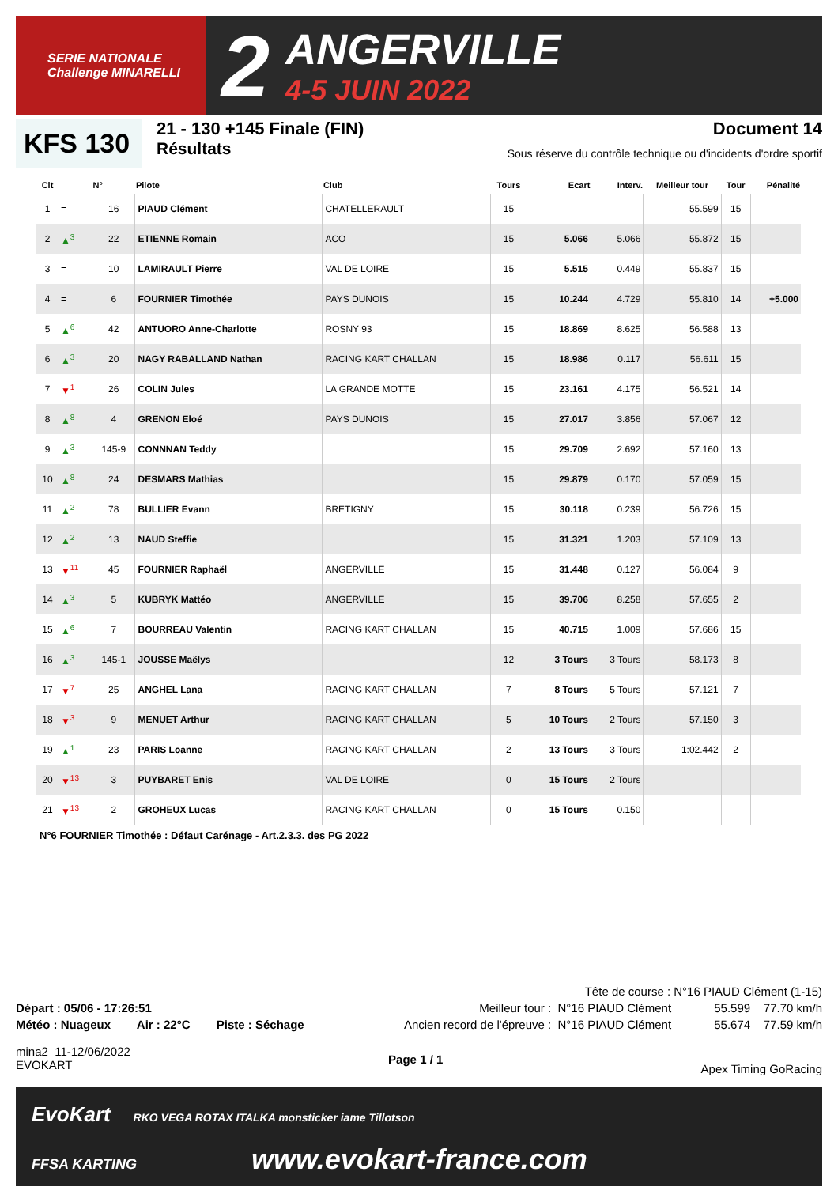SERIE NATIONALE
Challenge MINARELLI
2
ANGERVILLE
4-5 JUIN 2022
KFS 130
21 - 130 +145 Finale (FIN)
Résultats
Document 14
Sous réserve du contrôle technique ou d'incidents d'ordre sportif
| Clt | | N° | Pilote | Club | Tours | Ecart | Interv. | Meilleur tour | Tour | Pénalité |
| --- | --- | --- | --- | --- | --- | --- | --- | --- | --- | --- |
| 1 | = | 16 | PIAUD Clément | CHATELLERAULT | 15 | | | 55.599 | 15 | |
| 2 | ▲<sup>3</sup> | 22 | ETIENNE Romain | ACO | 15 | 5.066 | 5.066 | 55.872 | 15 | |
| 3 | = | 10 | LAMIRAULT Pierre | VAL DE LOIRE | 15 | 5.515 | 0.449 | 55.837 | 15 | |
| 4 | = | 6 | FOURNIER Timothée | PAYS DUNOIS | 15 | 10.244 | 4.729 | 55.810 | 14 | +5.000 |
| 5 | ▲<sup>6</sup> | 42 | ANTUORO Anne-Charlotte | ROSNY 93 | 15 | 18.869 | 8.625 | 56.588 | 13 | |
| 6 | ▲<sup>3</sup> | 20 | NAGY RABALLAND Nathan | RACING KART CHALLAN | 15 | 18.986 | 0.117 | 56.611 | 15 | |
| 7 | ▼<sup>1</sup> | 26 | COLIN Jules | LA GRANDE MOTTE | 15 | 23.161 | 4.175 | 56.521 | 14 | |
| 8 | ▲<sup>8</sup> | 4 | GRENON Eloé | PAYS DUNOIS | 15 | 27.017 | 3.856 | 57.067 | 12 | |
| 9 | ▲<sup>3</sup> | 145-9 | CONNNAN Teddy | | 15 | 29.709 | 2.692 | 57.160 | 13 | |
| 10 | ▲<sup>8</sup> | 24 | DESMARS Mathias | | 15 | 29.879 | 0.170 | 57.059 | 15 | |
| 11 | ▲<sup>2</sup> | 78 | BULLIER Evann | BRETIGNY | 15 | 30.118 | 0.239 | 56.726 | 15 | |
| 12 | ▲<sup>2</sup> | 13 | NAUD Steffie | | 15 | 31.321 | 1.203 | 57.109 | 13 | |
| 13 | ▼<sup>11</sup> | 45 | FOURNIER Raphaël | ANGERVILLE | 15 | 31.448 | 0.127 | 56.084 | 9 | |
| 14 | ▲<sup>3</sup> | 5 | KUBRYK Mattéo | ANGERVILLE | 15 | 39.706 | 8.258 | 57.655 | 2 | |
| 15 | ▲<sup>6</sup> | 7 | BOURREAU Valentin | RACING KART CHALLAN | 15 | 40.715 | 1.009 | 57.686 | 15 | |
| 16 | ▲<sup>3</sup> | 145-1 | JOUSSE Maëlys | | 12 | 3 Tours | 3 Tours | 58.173 | 8 | |
| 17 | ▼<sup>7</sup> | 25 | ANGHEL Lana | RACING KART CHALLAN | 7 | 8 Tours | 5 Tours | 57.121 | 7 | |
| 18 | ▼<sup>3</sup> | 9 | MENUET Arthur | RACING KART CHALLAN | 5 | 10 Tours | 2 Tours | 57.150 | 3 | |
| 19 | ▲<sup>1</sup> | 23 | PARIS Loanne | RACING KART CHALLAN | 2 | 13 Tours | 3 Tours | 1:02.442 | 2 | |
| 20 | ▼<sup>13</sup> | 3 | PUYBARET Enis | VAL DE LOIRE | 0 | 15 Tours | 2 Tours | | | |
| 21 | ▼<sup>13</sup> | 2 | GROHEUX Lucas | RACING KART CHALLAN | 0 | 15 Tours | 0.150 | | | |
N°6 FOURNIER Timothée : Défaut Carénage - Art.2.3.3. des PG 2022
Tête de course : N°16 PIAUD Clément (1-15)
Départ : 05/06 - 17:26:51 Meilleur tour : N°16 PIAUD Clément 55.599 77.70 km/h
Météo : Nuageux Air : 22°C Piste : Séchage Ancien record de l'épreuve : N°16 PIAUD Clément 55.674 77.59 km/h
mina2 11-12/06/2022
EVOKART Page 1 / 1 Apex Timing GoRacing
EvoKart RKO VEGA ROTAX ITALKA monsticker iame Tillotson
FFSA KARTING www.evokart-france.com